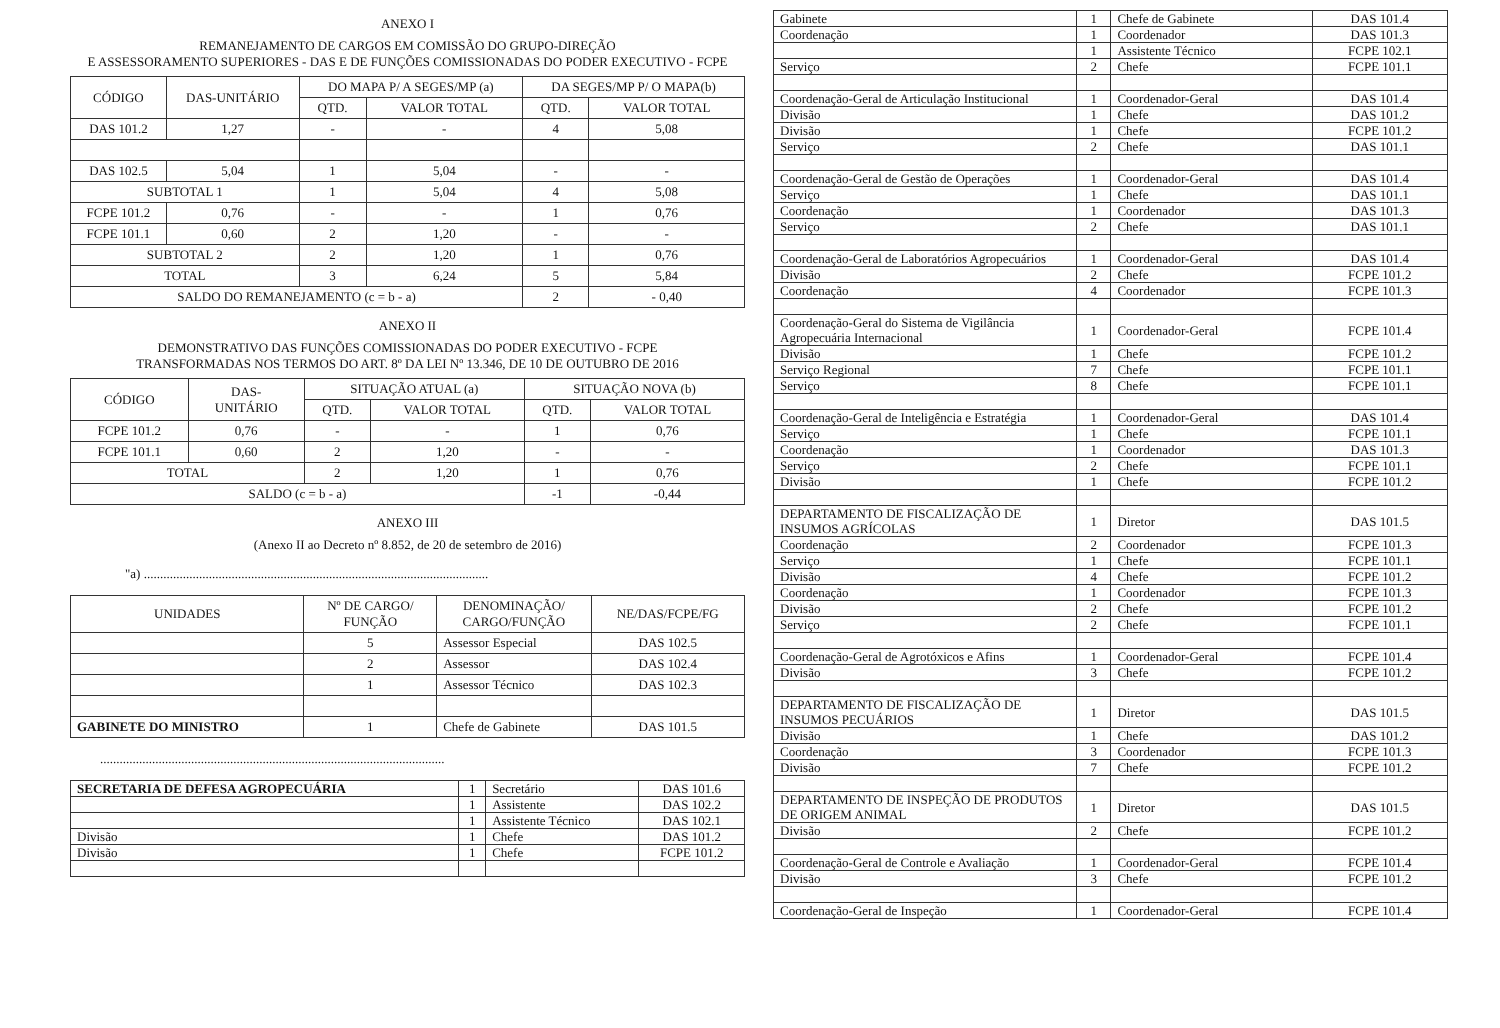ANEXO I
REMANEJAMENTO DE CARGOS EM COMISSÃO DO GRUPO-DIREÇÃO
E ASSESSORAMENTO SUPERIORES - DAS E DE FUNÇÕES COMISSIONADAS DO PODER EXECUTIVO - FCPE
| CÓDIGO | DAS-UNITÁRIO | DO MAPA P/ A SEGES/MP (a) | | DA SEGES/MP P/ O MAPA(b) | |
| --- | --- | --- | --- | --- | --- |
| | | QTD. | VALOR TOTAL | QTD. | VALOR TOTAL |
| DAS 101.2 | 1,27 | - | - | 4 | 5,08 |
| DAS 102.5 | 5,04 | 1 | 5,04 | - | - |
| SUBTOTAL 1 | | 1 | 5,04 | 4 | 5,08 |
| FCPE 101.2 | 0,76 | - | - | 1 | 0,76 |
| FCPE 101.1 | 0,60 | 2 | 1,20 | - | - |
| SUBTOTAL 2 | | 2 | 1,20 | 1 | 0,76 |
| TOTAL | | 3 | 6,24 | 5 | 5,84 |
| SALDO DO REMANEJAMENTO (c = b - a) | | | | 2 | - 0,40 |
ANEXO II
DEMONSTRATIVO DAS FUNÇÕES COMISSIONADAS DO PODER EXECUTIVO - FCPE
TRANSFORMADAS NOS TERMOS DO ART. 8º DA LEI Nº 13.346, DE 10 DE OUTUBRO DE 2016
| CÓDIGO | DAS- UNITÁRIO | SITUAÇÃO ATUAL (a) | | SITUAÇÃO NOVA (b) | |
| --- | --- | --- | --- | --- | --- |
| | | QTD. | VALOR TOTAL | QTD. | VALOR TOTAL |
| FCPE 101.2 | 0,76 | - | - | 1 | 0,76 |
| FCPE 101.1 | 0,60 | 2 | 1,20 | - | - |
| TOTAL | | 2 | 1,20 | 1 | 0,76 |
| SALDO (c = b - a) | | | | -1 | -0,44 |
ANEXO III
(Anexo II ao Decreto nº 8.852, de 20 de setembro de 2016)
"a) ..........................................................................................................
| UNIDADES | Nº DE CARGO/ FUNÇÃO | DENOMINAÇÃO/ CARGO/FUNÇÃO | NE/DAS/FCPE/FG |
| --- | --- | --- | --- |
| | 5 | Assessor Especial | DAS 102.5 |
| | 2 | Assessor | DAS 102.4 |
| | 1 | Assessor Técnico | DAS 102.3 |
| GABINETE DO MINISTRO | 1 | Chefe de Gabinete | DAS 101.5 |
..........................................................................................................
| SECRETARIA DE DEFESA AGROPECUÁRIA | 1 | Secretário | DAS 101.6 |
| | 1 | Assistente | DAS 102.2 |
| | 1 | Assistente Técnico | DAS 102.1 |
| Divisão | 1 | Chefe | DAS 101.2 |
| Divisão | 1 | Chefe | FCPE 101.2 |
| Gabinete | 1 | Chefe de Gabinete | DAS 101.4 |
| Coordenação | 1 | Coordenador | DAS 101.3 |
| | 1 | Assistente Técnico | FCPE 102.1 |
| Serviço | 2 | Chefe | FCPE 101.1 |
| Coordenação-Geral de Articulação Institucional | 1 | Coordenador-Geral | DAS 101.4 |
| Divisão | 1 | Chefe | DAS 101.2 |
| Divisão | 1 | Chefe | FCPE 101.2 |
| Serviço | 2 | Chefe | DAS 101.1 |
| Coordenação-Geral de Gestão de Operações | 1 | Coordenador-Geral | DAS 101.4 |
| Serviço | 1 | Chefe | DAS 101.1 |
| Coordenação | 1 | Coordenador | DAS 101.3 |
| Serviço | 2 | Chefe | DAS 101.1 |
| Coordenação-Geral de Laboratórios Agropecuários | 1 | Coordenador-Geral | DAS 101.4 |
| Divisão | 2 | Chefe | FCPE 101.2 |
| Coordenação | 4 | Coordenador | FCPE 101.3 |
| Coordenação-Geral do Sistema de Vigilância Agropecuária Internacional | 1 | Coordenador-Geral | FCPE 101.4 |
| Divisão | 1 | Chefe | FCPE 101.2 |
| Serviço Regional | 7 | Chefe | FCPE 101.1 |
| Serviço | 8 | Chefe | FCPE 101.1 |
| Coordenação-Geral de Inteligência e Estratégia | 1 | Coordenador-Geral | DAS 101.4 |
| Serviço | 1 | Chefe | FCPE 101.1 |
| Coordenação | 1 | Coordenador | DAS 101.3 |
| Serviço | 2 | Chefe | FCPE 101.1 |
| Divisão | 1 | Chefe | FCPE 101.2 |
| DEPARTAMENTO DE FISCALIZAÇÃO DE INSUMOS AGRÍCOLAS | 1 | Diretor | DAS 101.5 |
| Coordenação | 2 | Coordenador | FCPE 101.3 |
| Serviço | 1 | Chefe | FCPE 101.1 |
| Divisão | 4 | Chefe | FCPE 101.2 |
| Coordenação | 1 | Coordenador | FCPE 101.3 |
| Divisão | 2 | Chefe | FCPE 101.2 |
| Serviço | 2 | Chefe | FCPE 101.1 |
| Coordenação-Geral de Agrotóxicos e Afins | 1 | Coordenador-Geral | FCPE 101.4 |
| Divisão | 3 | Chefe | FCPE 101.2 |
| DEPARTAMENTO DE FISCALIZAÇÃO DE INSUMOS PECUÁRIOS | 1 | Diretor | DAS 101.5 |
| Divisão | 1 | Chefe | DAS 101.2 |
| Coordenação | 3 | Coordenador | FCPE 101.3 |
| Divisão | 7 | Chefe | FCPE 101.2 |
| DEPARTAMENTO DE INSPEÇÃO DE PRODUTOS DE ORIGEM ANIMAL | 1 | Diretor | DAS 101.5 |
| Divisão | 2 | Chefe | FCPE 101.2 |
| Coordenação-Geral de Controle e Avaliação | 1 | Coordenador-Geral | FCPE 101.4 |
| Divisão | 3 | Chefe | FCPE 101.2 |
| Coordenação-Geral de Inspeção | 1 | Coordenador-Geral | FCPE 101.4 |